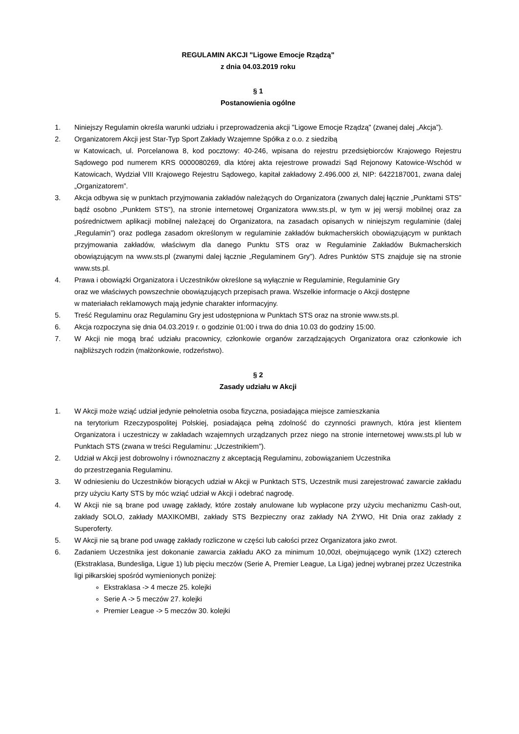REGULAMIN AKCJI "Ligowe Emocje Rządzą"
z dnia 04.03.2019 roku
§ 1
Postanowienia ogólne
1. Niniejszy Regulamin określa warunki udziału i przeprowadzenia akcji "Ligowe Emocje Rządzą" (zwanej dalej „Akcja”).
2. Organizatorem Akcji jest Star-Typ Sport Zakłady Wzajemne Spółka z o.o. z siedzibą
w Katowicach, ul. Porcelanowa 8, kod pocztowy: 40-246, wpisana do rejestru przedsiębiorców Krajowego Rejestru Sądowego pod numerem KRS 0000080269, dla której akta rejestrowe prowadzi Sąd Rejonowy Katowice-Wschód w Katowicach, Wydział VIII Krajowego Rejestru Sądowego, kapitał zakładowy 2.496.000 zł, NIP: 6422187001, zwana dalej „Organizatorem”.
3. Akcja odbywa się w punktach przyjmowania zakładów należących do Organizatora (zwanych dalej łącznie „Punktami STS” bądź osobno „Punktem STS”), na stronie internetowej Organizatora www.sts.pl, w tym w jej wersji mobilnej oraz za pośrednictwem aplikacji mobilnej należącej do Organizatora, na zasadach opisanych w niniejszym regulaminie (dalej „Regulamin”) oraz podlega zasadom określonym w regulaminie zakładów bukmacherskich obowiązującym w punktach przyjmowania zakładów, właściwym dla danego Punktu STS oraz w Regulaminie Zakładów Bukmacherskich obowiązującym na www.sts.pl (zwanymi dalej łącznie „Regulaminem Gry”). Adres Punktów STS znajduje się na stronie www.sts.pl.
4. Prawa i obowiązki Organizatora i Uczestników określone są wyłącznie w Regulaminie, Regulaminie Gry
oraz we właściwych powszechnie obowiązujących przepisach prawa. Wszelkie informacje o Akcji dostępne
w materiałach reklamowych mają jedynie charakter informacyjny.
5. Treść Regulaminu oraz Regulaminu Gry jest udostępniona w Punktach STS oraz na stronie www.sts.pl.
6. Akcja rozpoczyna się dnia 04.03.2019 r. o godzinie 01:00 i trwa do dnia 10.03 do godziny 15:00.
7. W Akcji nie mogą brać udziału pracownicy, członkowie organów zarządzających Organizatora oraz członkowie ich najbliższych rodzin (małżonkowie, rodzeństwo).
§ 2
Zasady udziału w Akcji
1. W Akcji może wziąć udział jedynie pełnoletnia osoba fizyczna, posiadająca miejsce zamieszkania
na terytorium Rzeczypospolitej Polskiej, posiadająca pełną zdolność do czynności prawnych, która jest klientem Organizatora i uczestniczy w zakładach wzajemnych urządzanych przez niego na stronie internetowej www.sts.pl lub w Punktach STS (zwana w treści Regulaminu: „Uczestnikiem”).
2. Udział w Akcji jest dobrowolny i równoznaczny z akceptacją Regulaminu, zobowiązaniem Uczestnika
do przestrzegania Regulaminu.
3. W odniesieniu do Uczestników biorących udział w Akcji w Punktach STS, Uczestnik musi zarejestrować zawarcie zakładu przy użyciu Karty STS by móc wziąć udział w Akcji i odebrać nagrodę.
4. W Akcji nie są brane pod uwagę zakłady, które zostały anulowane lub wypłacone przy użyciu mechanizmu Cash-out, zakłady SOLO, zakłady MAXIKOMBI, zakłady STS Bezpieczny oraz zakłady NA ŻYWO, Hit Dnia oraz zakłady z Superoferty.
5. W Akcji nie są brane pod uwagę zakłady rozliczone w części lub całości przez Organizatora jako zwrot.
6. Zadaniem Uczestnika jest dokonanie zawarcia zakładu AKO za minimum 10,00zł, obejmującego wynik (1X2) czterech (Ekstraklasa, Bundesliga, Ligue 1) lub pięciu meczów (Serie A, Premier League, La Liga) jednej wybranej przez Uczestnika ligi piłkarskiej spośród wymienionych poniżej:
Ekstraklasa -> 4 mecze 25. kolejki
Serie A -> 5 meczów 27. kolejki
Premier League -> 5 meczów 30. kolejki